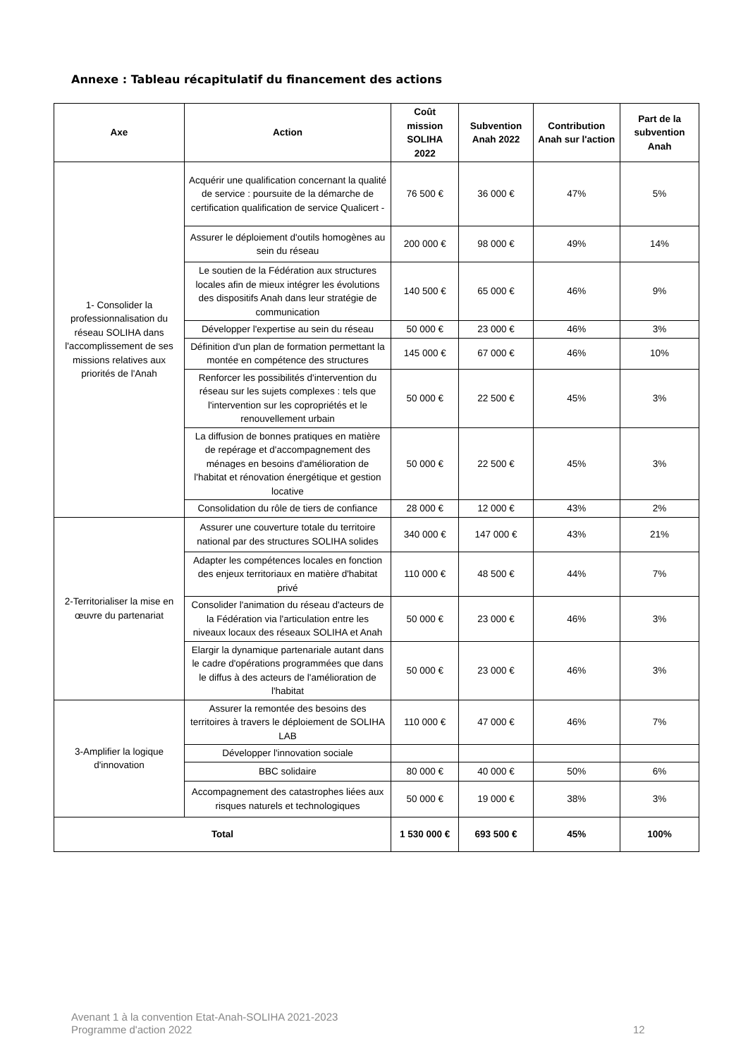Annexe : Tableau récapitulatif du financement des actions
| Axe | Action | Coût mission SOLIHA 2022 | Subvention Anah 2022 | Contribution Anah sur l'action | Part de la subvention Anah |
| --- | --- | --- | --- | --- | --- |
| 1- Consolider la professionnalisation du réseau SOLIHA dans l'accomplissement de ses missions relatives aux priorités de l'Anah | Acquérir une qualification concernant la qualité de service : poursuite de la démarche de certification qualification de service Qualicert - | 76 500 € | 36 000 € | 47% | 5% |
| | Assurer le déploiement d'outils homogènes au sein du réseau | 200 000 € | 98 000 € | 49% | 14% |
| | Le soutien de la Fédération aux structures locales afin de mieux intégrer les évolutions des dispositifs Anah dans leur stratégie de communication | 140 500 € | 65 000 € | 46% | 9% |
| | Développer l'expertise au sein du réseau | 50 000 € | 23 000 € | 46% | 3% |
| | Définition d'un plan de formation permettant la montée en compétence des structures | 145 000 € | 67 000 € | 46% | 10% |
| | Renforcer les possibilités d'intervention du réseau sur les sujets complexes : tels que l'intervention sur les copropriétés et le renouvellement urbain | 50 000 € | 22 500 € | 45% | 3% |
| | La diffusion de bonnes pratiques en matière de repérage et d'accompagnement des ménages en besoins d'amélioration de l'habitat et rénovation énergétique et gestion locative | 50 000 € | 22 500 € | 45% | 3% |
| | Consolidation du rôle de tiers de confiance | 28 000 € | 12 000 € | 43% | 2% |
| 2-Territorialiser la mise en œuvre du partenariat | Assurer une couverture totale du territoire national par des structures SOLIHA solides | 340 000 € | 147 000 € | 43% | 21% |
| | Adapter les compétences locales en fonction des enjeux territoriaux en matière d'habitat privé | 110 000 € | 48 500 € | 44% | 7% |
| | Consolider l'animation du réseau d'acteurs de la Fédération via l'articulation entre les niveaux locaux des réseaux SOLIHA et Anah | 50 000 € | 23 000 € | 46% | 3% |
| | Elargir la dynamique partenariale autant dans le cadre d'opérations programmées que dans le diffus à des acteurs de l'amélioration de l'habitat | 50 000 € | 23 000 € | 46% | 3% |
| 3-Amplifier la logique d'innovation | Assurer la remontée des besoins des territoires à travers le déploiement de SOLIHA LAB | 110 000 € | 47 000 € | 46% | 7% |
| | Développer l'innovation sociale | | | | |
| | BBC solidaire | 80 000 € | 40 000 € | 50% | 6% |
| | Accompagnement des catastrophes liées aux risques naturels et technologiques | 50 000 € | 19 000 € | 38% | 3% |
| Total | | 1 530 000 € | 693 500 € | 45% | 100% |
Avenant 1 à la convention Etat-Anah-SOLIHA 2021-2023
Programme d'action 2022
12